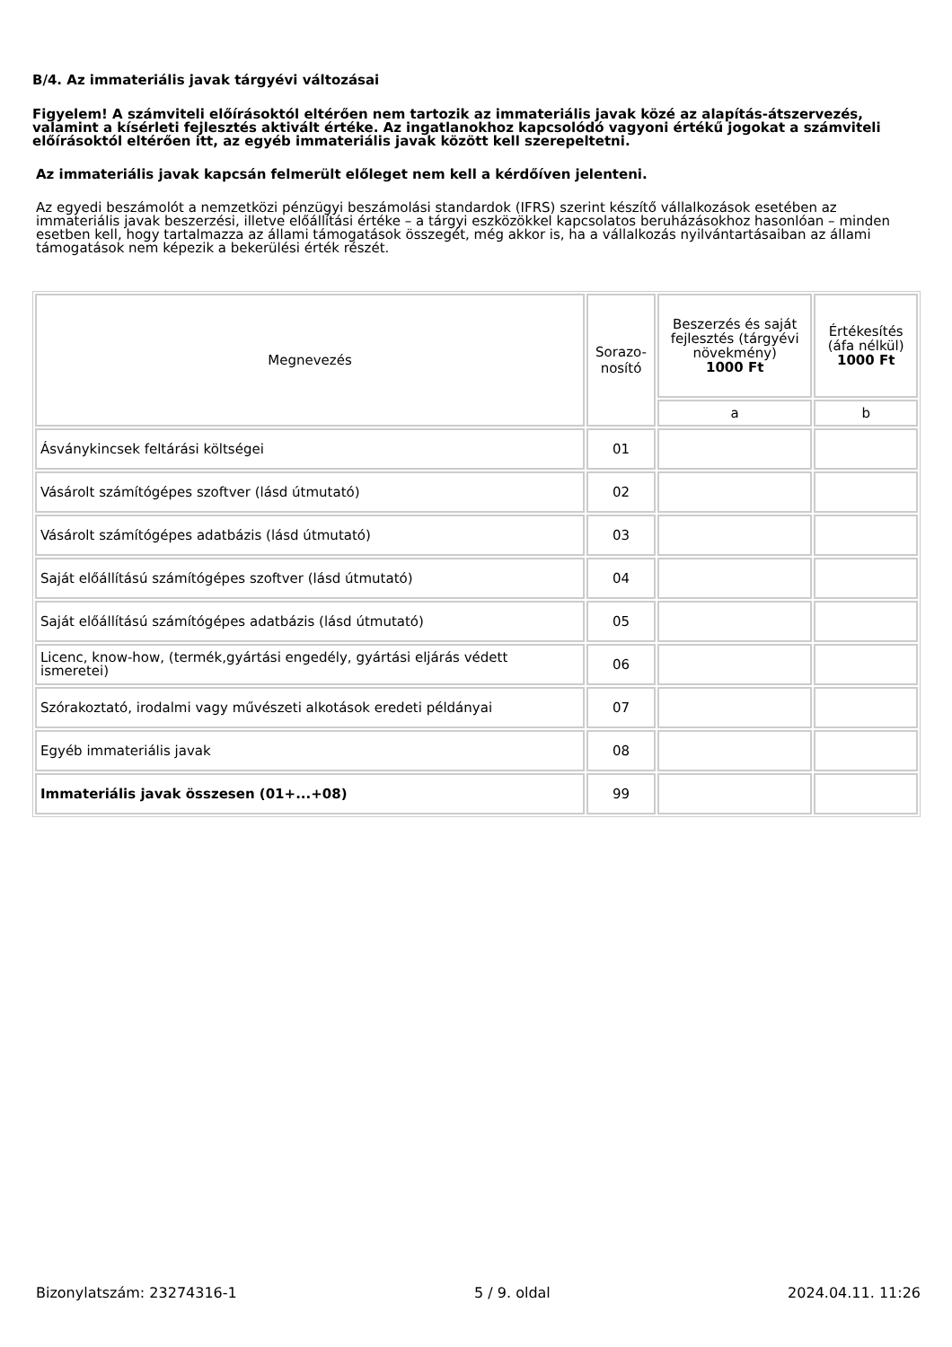B/4. Az immateriális javak tárgyévi változásai
Figyelem! A számviteli előírásoktól eltérően nem tartozik az immateriális javak közé az alapítás-átszervezés, valamint a kísérleti fejlesztés aktivált értéke. Az ingatlanokhoz kapcsolódó vagyoni értékű jogokat a számviteli előírásoktól eltérően itt, az egyéb immateriális javak között kell szerepeltetni.
Az immateriális javak kapcsán felmerült előleget nem kell a kérdőíven jelenteni.
Az egyedi beszámolót a nemzetközi pénzügyi beszámolási standardok (IFRS) szerint készítő vállalkozások esetében az immateriális javak beszerzési, illetve előállítási értéke – a tárgyi eszközökkel kapcsolatos beruházásokhoz hasonlóan – minden esetben kell, hogy tartalmazza az állami támogatások összegét, még akkor is, ha a vállalkozás nyilvántartásaiban az állami támogatások nem képezik a bekerülési érték részét.
| Megnevezés | Sorazo- nosító | Beszerzés és saját fejlesztés (tárgyévi növekmény) 1000 Ft | Értékesítés (áfa nélkül) 1000 Ft |
| --- | --- | --- | --- |
| | | a | b |
| Ásványkincsek feltárási költségei | 01 | | |
| Vásárolt számítógépes szoftver (lásd útmutató) | 02 | | |
| Vásárolt számítógépes adatbázis (lásd útmutató) | 03 | | |
| Saját előállítású számítógépes szoftver (lásd útmutató) | 04 | | |
| Saját előállítású számítógépes adatbázis (lásd útmutató) | 05 | | |
| Licenc, know-how, (termék,gyártási engedély, gyártási eljárás védett ismeretei) | 06 | | |
| Szórakoztató, irodalmi vagy művészeti alkotások eredeti példányai | 07 | | |
| Egyéb immateriális javak | 08 | | |
| Immateriális javak összesen (01+...+08) | 99 | | |
Bizonylatszám: 23274316-1 5 / 9. oldal 2024.04.11. 11:26